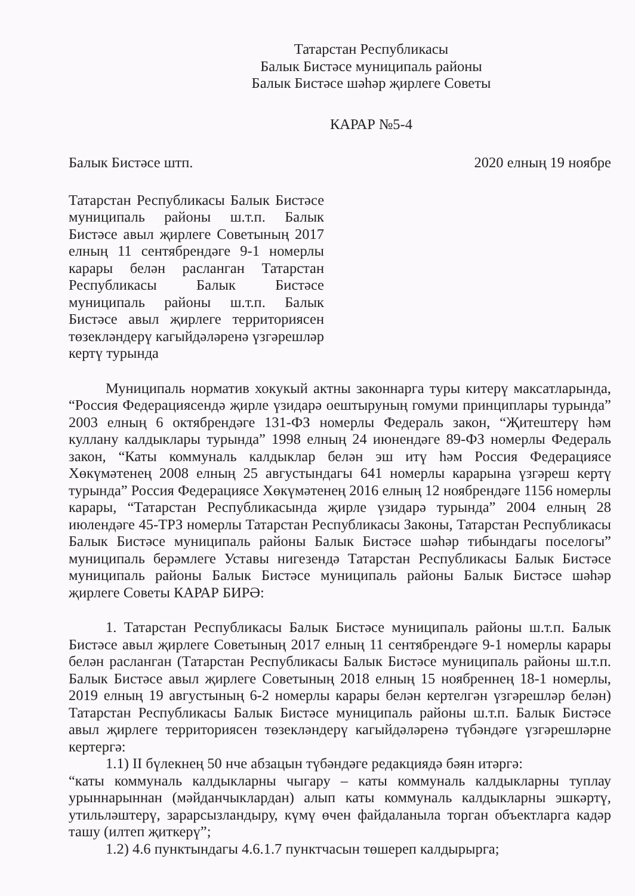Татарстан Республикасы
Балык Бистәсе муниципаль районы
Балык Бистәсе шәһәр җирлеге Советы
КАРАР №5-4
Балык Бистәсе штп. 2020 елның 19 ноябре
Татарстан Республикасы Балык Бистәсе муниципаль районы ш.т.п. Балык Бистәсе авыл җирлеге Советының 2017 елның 11 сентябрендәге 9-1 номерлы карары белән расланган Татарстан Республикасы Балык Бистәсе муниципаль районы ш.т.п. Балык Бистәсе авыл җирлеге территориясен төзекләндерү кагыйдәләренә үзгәрешләр кертү турында
Муниципаль норматив хокукый актны законнарга туры китерү максатларында, “Россия Федерациясендә җирле үзидарә оештыруның гомуми принциплары турында” 2003 елның 6 октябрендәге 131-ФЗ номерлы Федераль закон, “Җитештерү һәм куллану калдыклары турында” 1998 елның 24 июнендәге 89-ФЗ номерлы Федераль закон, “Каты коммуналь калдыклар белән эш итү һәм Россия Федерациясе Хөкүмәтенең 2008 елның 25 августындагы 641 номерлы карарына үзгәреш кертү турында” Россия Федерациясе Хөкүмәтенең 2016 елның 12 ноябрендәге 1156 номерлы карары, “Татарстан Республикасында җирле үзидарә турында” 2004 елның 28 июлендәге 45-ТРЗ номерлы Татарстан Республикасы Законы, Татарстан Республикасы Балык Бистәсе муниципаль районы Балык Бистәсе шәһәр тибындагы поселогы” муниципаль берәмлеге Уставы нигезендә Татарстан Республикасы Балык Бистәсе муниципаль районы Балык Бистәсе муниципаль районы Балык Бистәсе шәһәр җирлеге Советы КАРАР БИРӘ:
1. Татарстан Республикасы Балык Бистәсе муниципаль районы ш.т.п. Балык Бистәсе авыл җирлеге Советының 2017 елның 11 сентябрендәге 9-1 номерлы карары белән расланган (Татарстан Республикасы Балык Бистәсе муниципаль районы ш.т.п. Балык Бистәсе авыл җирлеге Советының 2018 елның 15 ноябреннең 18-1 номерлы, 2019 елның 19 августының 6-2 номерлы карары белән кертелгән үзгәрешләр белән) Татарстан Республикасы Балык Бистәсе муниципаль районы ш.т.п. Балык Бистәсе авыл җирлеге территориясен төзекләндерү кагыйдәләренә түбәндәге үзгәрешләрне кертергә:
1.1) II бүлекнең 50 нче абзацын түбәндәге редакциядә бәян итәргә:
“каты коммуналь калдыкларны чыгару – каты коммуналь калдыкларны туплау урыннарыннан (мәйданчыклардан) алып каты коммуналь калдыкларны эшкәртү, утильләштерү, зарарсызландыру, күмү өчен файдаланыла торган объектларга кадәр ташу (илтеп җиткерү”;
1.2) 4.6 пунктындагы 4.6.1.7 пунктчасын төшереп калдырырга;